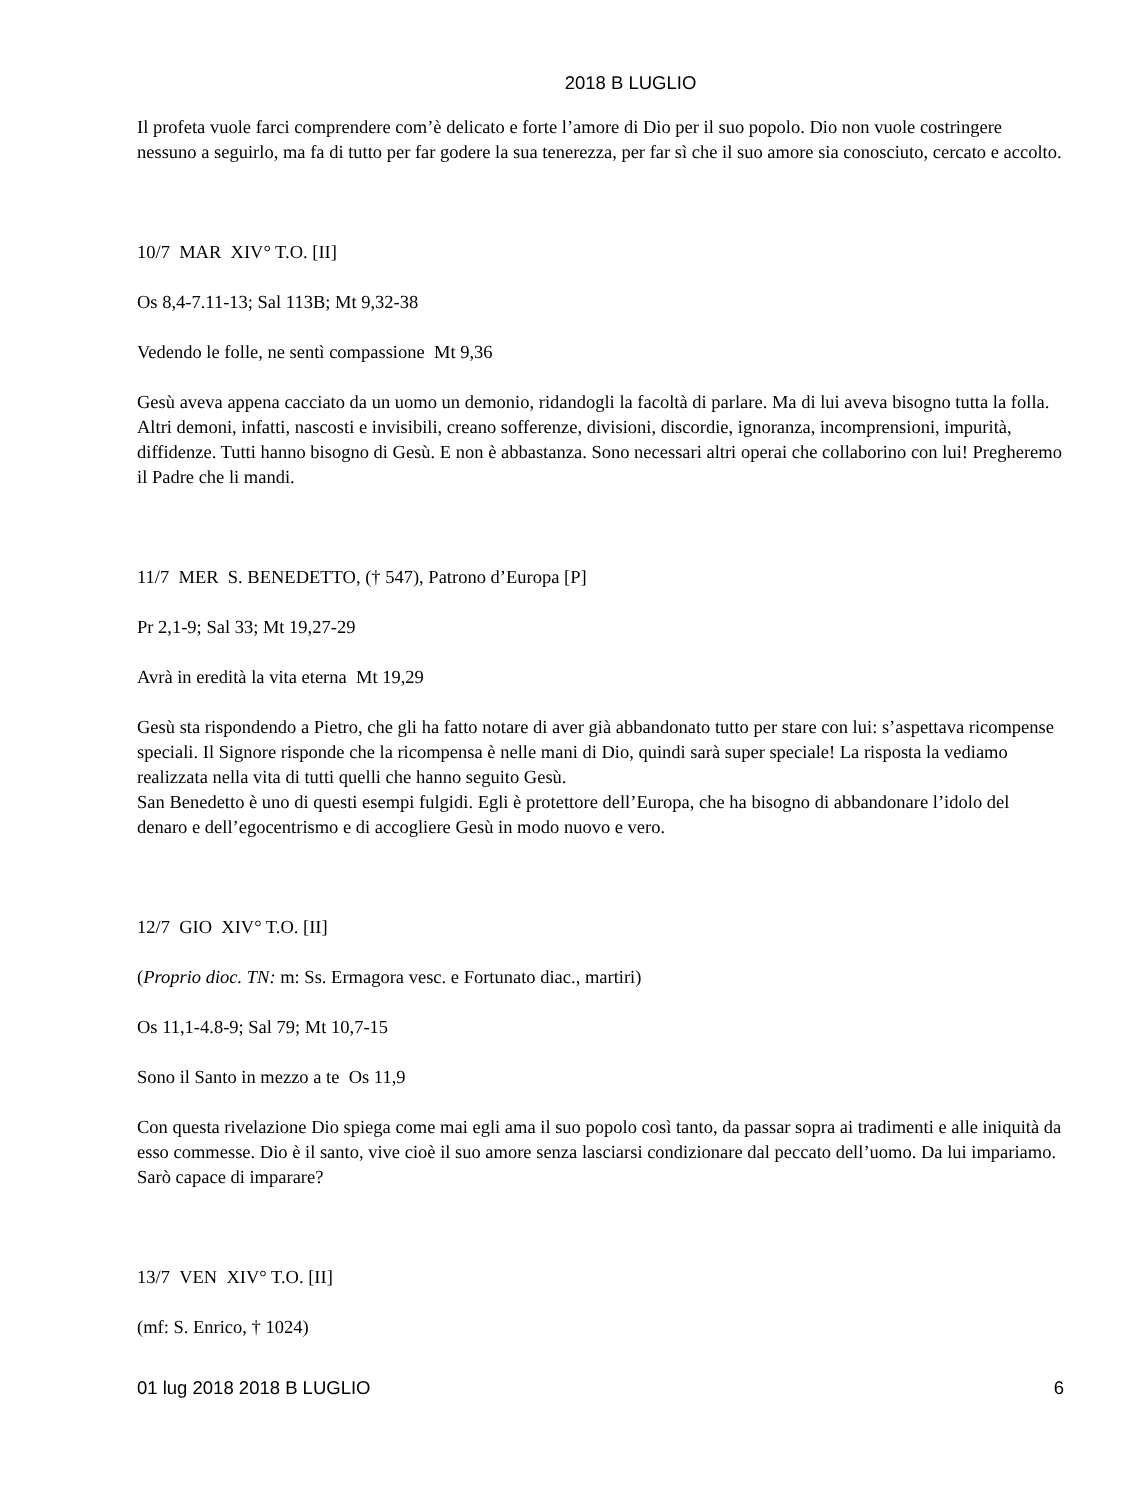2018 B LUGLIO
Il profeta vuole farci comprendere com’è delicato e forte l’amore di Dio per il suo popolo. Dio non vuole costringere nessuno a seguirlo, ma fa di tutto per far godere la sua tenerezza, per far sì che il suo amore sia conosciuto, cercato e accolto.
10/7 MAR XIV° T.O. [II]
Os 8,4-7.11-13; Sal 113B; Mt 9,32-38
Vedendo le folle, ne sentì compassione Mt 9,36
Gesù aveva appena cacciato da un uomo un demonio, ridandogli la facoltà di parlare. Ma di lui aveva bisogno tutta la folla. Altri demoni, infatti, nascosti e invisibili, creano sofferenze, divisioni, discordie, ignoranza, incomprensioni, impurità, diffidenze. Tutti hanno bisogno di Gesù. E non è abbastanza. Sono necessari altri operai che collaborino con lui! Pregheremo il Padre che li mandi.
11/7 MER S. BENEDETTO, († 547), Patrono d’Europa [P]
Pr 2,1-9; Sal 33; Mt 19,27-29
Avrà in eredità la vita eterna Mt 19,29
Gesù sta rispondendo a Pietro, che gli ha fatto notare di aver già abbandonato tutto per stare con lui: s’aspettava ricompense speciali. Il Signore risponde che la ricompensa è nelle mani di Dio, quindi sarà super speciale! La risposta la vediamo realizzata nella vita di tutti quelli che hanno seguito Gesù.
San Benedetto è uno di questi esempi fulgidi. Egli è protettore dell’Europa, che ha bisogno di abbandonare l’idolo del denaro e dell’egocentrismo e di accogliere Gesù in modo nuovo e vero.
12/7 GIO XIV° T.O. [II]
(Proprio dioc. TN: m: Ss. Ermagora vesc. e Fortunato diac., martiri)
Os 11,1-4.8-9; Sal 79; Mt 10,7-15
Sono il Santo in mezzo a te Os 11,9
Con questa rivelazione Dio spiega come mai egli ama il suo popolo così tanto, da passar sopra ai tradimenti e alle iniquità da esso commesse. Dio è il santo, vive cioè il suo amore senza lasciarsi condizionare dal peccato dell’uomo. Da lui impariamo. Sarò capace di imparare?
13/7 VEN XIV° T.O. [II]
(mf: S. Enrico, † 1024)
01 lug 2018 2018 B LUGLIO 6